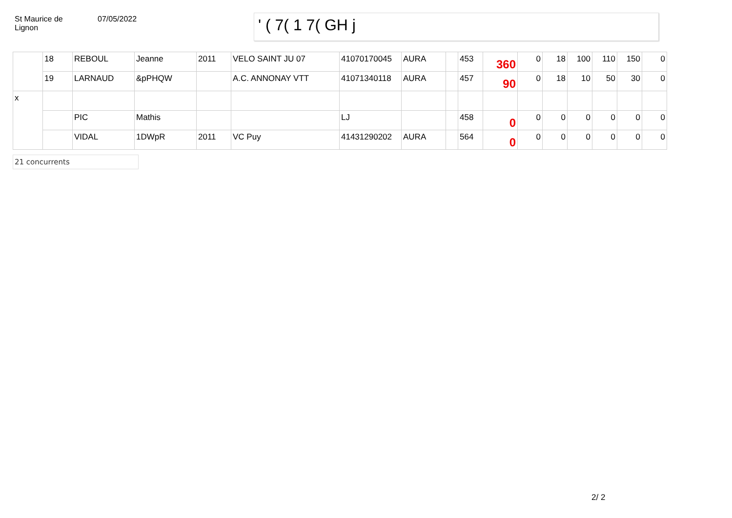St Maurice de
Lignon
07/05/2022
' ( 7( 1 7( GH j
| | 18 | REBOUL | Jeanne | 2011 | VELO SAINT JU 07 | 41070170045 | AURA | | 453 | 360 | 0 | 18 | 100 | 110 | 150 | 0 |
| | 19 | LARNAUD | &pPHQW | | A.C. ANNONAY VTT | 41071340118 | AURA | | 457 | 90 | 0 | 18 | 10 | 50 | 30 | 0 |
| x | | | | | | | | | | | | | | | | |
| | | PIC | Mathis | | | LJ | | | 458 | 0 | 0 | 0 | 0 | 0 | 0 | 0 |
| | | VIDAL | 1DWpR | 2011 | VC Puy | 41431290202 | AURA | | 564 | 0 | 0 | 0 | 0 | 0 | 0 | 0 |
21 concurrents
2/ 2